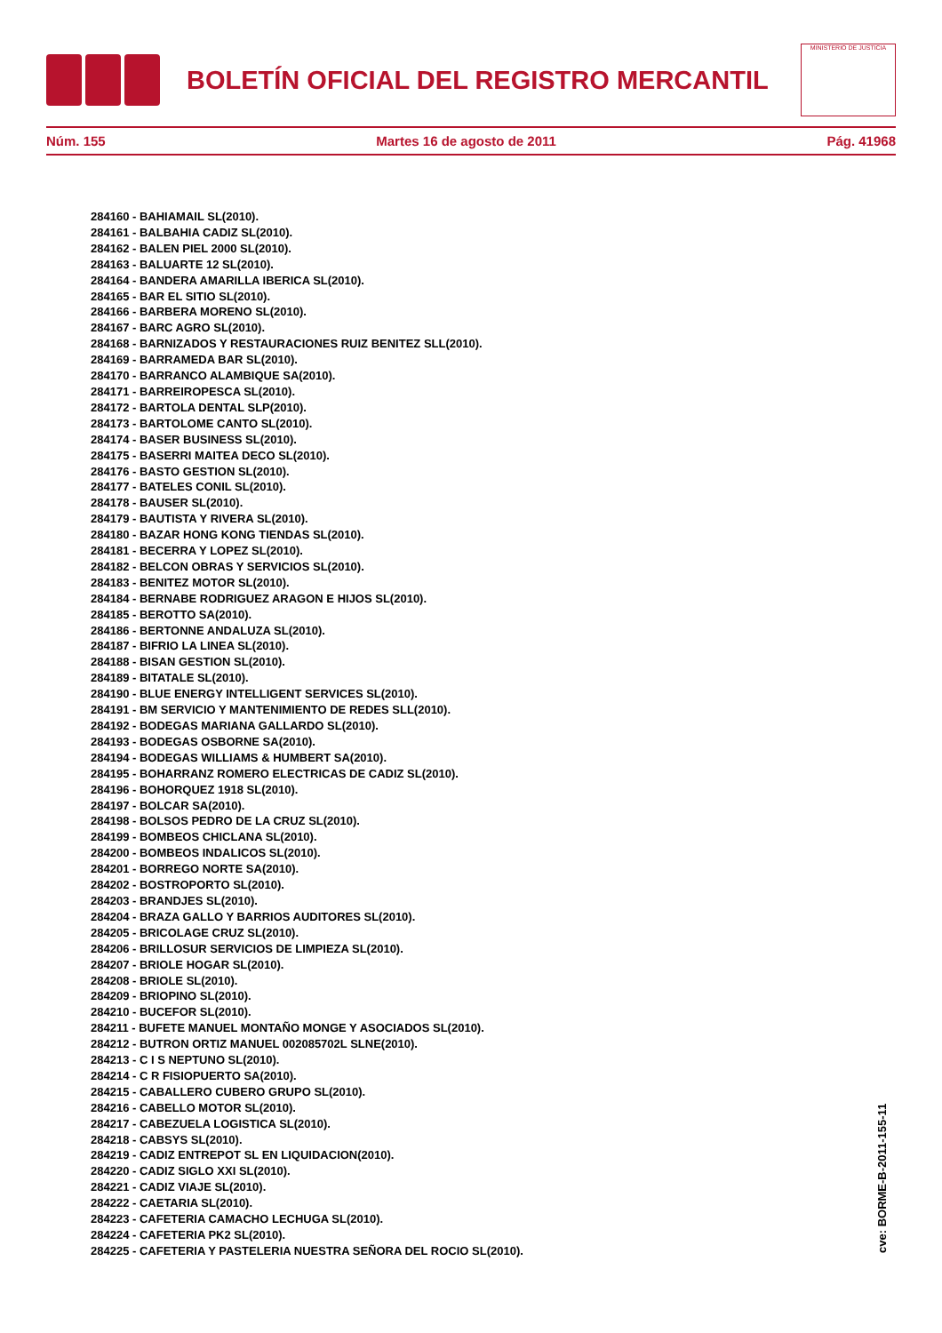BOLETÍN OFICIAL DEL REGISTRO MERCANTIL
MINISTERIO DE JUSTICIA
Núm. 155 Martes 16 de agosto de 2011 Pág. 41968
284160 - BAHIAMAIL SL(2010).
284161 - BALBAHIA CADIZ SL(2010).
284162 - BALEN PIEL 2000 SL(2010).
284163 - BALUARTE 12 SL(2010).
284164 - BANDERA AMARILLA IBERICA SL(2010).
284165 - BAR EL SITIO SL(2010).
284166 - BARBERA MORENO SL(2010).
284167 - BARC AGRO SL(2010).
284168 - BARNIZADOS Y RESTAURACIONES RUIZ BENITEZ SLL(2010).
284169 - BARRAMEDA BAR SL(2010).
284170 - BARRANCO ALAMBIQUE SA(2010).
284171 - BARREIROPESCA SL(2010).
284172 - BARTOLA DENTAL SLP(2010).
284173 - BARTOLOME CANTO SL(2010).
284174 - BASER BUSINESS SL(2010).
284175 - BASERRI MAITEA DECO SL(2010).
284176 - BASTO GESTION SL(2010).
284177 - BATELES CONIL SL(2010).
284178 - BAUSER SL(2010).
284179 - BAUTISTA Y RIVERA SL(2010).
284180 - BAZAR HONG KONG TIENDAS SL(2010).
284181 - BECERRA Y LOPEZ SL(2010).
284182 - BELCON OBRAS Y SERVICIOS SL(2010).
284183 - BENITEZ MOTOR SL(2010).
284184 - BERNABE RODRIGUEZ ARAGON E HIJOS SL(2010).
284185 - BEROTTO SA(2010).
284186 - BERTONNE ANDALUZA SL(2010).
284187 - BIFRIO LA LINEA SL(2010).
284188 - BISAN GESTION SL(2010).
284189 - BITATALE SL(2010).
284190 - BLUE ENERGY INTELLIGENT SERVICES SL(2010).
284191 - BM SERVICIO Y MANTENIMIENTO DE REDES SLL(2010).
284192 - BODEGAS MARIANA GALLARDO SL(2010).
284193 - BODEGAS OSBORNE SA(2010).
284194 - BODEGAS WILLIAMS & HUMBERT SA(2010).
284195 - BOHARRANZ ROMERO ELECTRICAS DE CADIZ SL(2010).
284196 - BOHORQUEZ 1918 SL(2010).
284197 - BOLCAR SA(2010).
284198 - BOLSOS PEDRO DE LA CRUZ SL(2010).
284199 - BOMBEOS CHICLANA SL(2010).
284200 - BOMBEOS INDALICOS SL(2010).
284201 - BORREGO NORTE SA(2010).
284202 - BOSTROPORTO SL(2010).
284203 - BRANDJES SL(2010).
284204 - BRAZA GALLO Y BARRIOS AUDITORES SL(2010).
284205 - BRICOLAGE CRUZ SL(2010).
284206 - BRILLOSUR SERVICIOS DE LIMPIEZA SL(2010).
284207 - BRIOLE HOGAR SL(2010).
284208 - BRIOLE SL(2010).
284209 - BRIOPINO SL(2010).
284210 - BUCEFOR SL(2010).
284211 - BUFETE MANUEL MONTAÑO MONGE Y ASOCIADOS SL(2010).
284212 - BUTRON ORTIZ MANUEL 002085702L SLNE(2010).
284213 - C I S NEPTUNO SL(2010).
284214 - C R FISIOPUERTO SA(2010).
284215 - CABALLERO CUBERO GRUPO SL(2010).
284216 - CABELLO MOTOR SL(2010).
284217 - CABEZUELA LOGISTICA SL(2010).
284218 - CABSYS SL(2010).
284219 - CADIZ ENTREPOT SL EN LIQUIDACION(2010).
284220 - CADIZ SIGLO XXI SL(2010).
284221 - CADIZ VIAJE SL(2010).
284222 - CAETARIA SL(2010).
284223 - CAFETERIA CAMACHO LECHUGA SL(2010).
284224 - CAFETERIA PK2 SL(2010).
284225 - CAFETERIA Y PASTELERIA NUESTRA SEÑORA DEL ROCIO SL(2010).
cve: BORME-B-2011-155-11